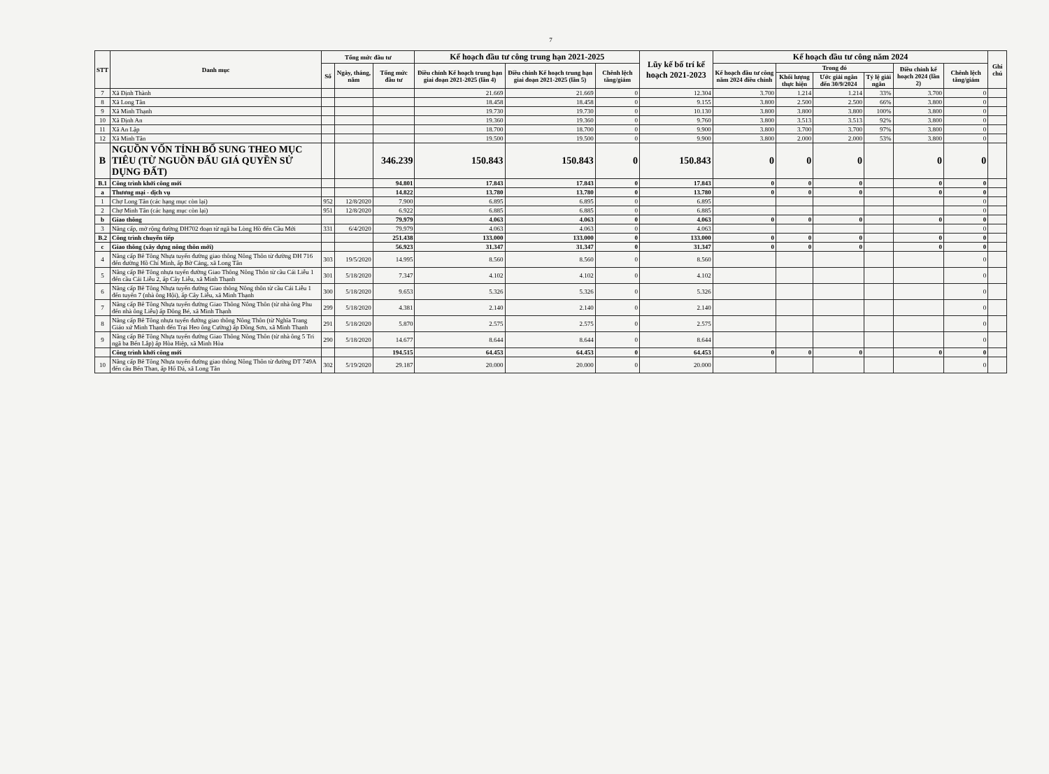7
| STT | Danh mục | Tổng mức đầu tư | | | Kế hoạch đầu tư công trung hạn 2021-2025 | | | Lũy kế bố trí kế hoạch 2021-2023 | Kế hoạch đầu tư công năm 2024 | | | | | | Ghi chú |
| --- | --- | --- | --- | --- | --- | --- | --- | --- | --- | --- | --- | --- | --- | --- | --- |
| | | Số | Ngày, tháng, năm | Tổng mức đầu tư | Điều chỉnh Kế hoạch trung hạn giai đoạn 2021-2025 (lần 4) | Điều chỉnh Kế hoạch trung hạn giai đoạn 2021-2025 (lần 5) | Chênh lệch tăng/giảm | | Kế hoạch đầu tư công năm 2024 điều chỉnh | Trong đó | | | Điều chỉnh kế hoạch 2024 (lần 2) | Chênh lệch tăng/giảm | |
| | | | | | | | | | | Khối lượng thực hiện | Ước giải ngân đến 30/9/2024 | Tỷ lệ giải ngân | | | |
| 7 | Xã Định Thành | | | | 21.669 | 21.669 | 0 | 12.304 | 3.700 | 1.214 | 1.214 | 33% | 3.700 | 0 | |
| 8 | Xã Long Tân | | | | 18.458 | 18.458 | 0 | 9.155 | 3.800 | 2.500 | 2.500 | 66% | 3.800 | 0 | |
| 9 | Xã Minh Thạnh | | | | 19.730 | 19.730 | 0 | 10.130 | 3.800 | 3.800 | 3.800 | 100% | 3.800 | 0 | |
| 10 | Xã Định An | | | | 19.360 | 19.360 | 0 | 9.760 | 3.800 | 3.513 | 3.513 | 92% | 3.800 | 0 | |
| 11 | Xã An Lập | | | | 18.700 | 18.700 | 0 | 9.900 | 3.800 | 3.700 | 3.700 | 97% | 3.800 | 0 | |
| 12 | Xã Minh Tân | | | | 19.500 | 19.500 | 0 | 9.900 | 3.800 | 2.000 | 2.000 | 53% | 3.800 | 0 | |
| B | NGUỒN VỐN TỈNH BỔ SUNG THEO MỤC TIÊU (TỪ NGUỒN ĐẤU GIÁ QUYỀN SỬ DỤNG ĐẤT) | | | 346.239 | 150.843 | 150.843 | 0 | 150.843 | 0 | 0 | 0 | | 0 | 0 | |
| B.1 | Công trình khởi công mới | | | 94.801 | 17.843 | 17.843 | 0 | 17.843 | 0 | 0 | 0 | | 0 | 0 | |
| a | Thương mại - dịch vụ | | | 14.822 | 13.780 | 13.780 | 0 | 13.780 | 0 | 0 | 0 | | 0 | 0 | |
| 1 | Chợ Long Tân (các hạng mục còn lại) | 952 | 12/8/2020 | 7.900 | 6.895 | 6.895 | 0 | 6.895 | | | | | | 0 | |
| 2 | Chợ Minh Tân (các hạng mục còn lại) | 951 | 12/8/2020 | 6.922 | 6.885 | 6.885 | 0 | 6.885 | | | | | | 0 | |
| b | Giao thông | | | 79.979 | 4.063 | 4.063 | 0 | 4.063 | 0 | 0 | 0 | | 0 | 0 | |
| 3 | Nâng cấp, mở rộng đường ĐH702 đoạn từ ngã ba Lòng Hồ đến Cầu Mới | 331 | 6/4/2020 | 79.979 | 4.063 | 4.063 | 0 | 4.063 | | | | | | 0 | |
| B.2 | Công trình chuyển tiếp | | | 251.438 | 133.000 | 133.000 | 0 | 133.000 | 0 | 0 | 0 | | 0 | 0 | |
| c | Giao thông (xây dựng nông thôn mới) | | | 56.923 | 31.347 | 31.347 | 0 | 31.347 | 0 | 0 | 0 | | 0 | 0 | |
| 4 | Nâng cấp Bê Tông Nhựa tuyến đường giao thông Nông Thôn từ đường ĐH 716 đến đường Hồ Chí Minh, ấp Bờ Cảng, xã Long Tân | 303 | 19/5/2020 | 14.995 | 8.560 | 8.560 | 0 | 8.560 | | | | | | 0 | |
| 5 | Nâng cấp Bê Tông nhựa tuyến đường Giao Thông Nông Thôn từ cầu Cái Liễu 1 đến cầu Cái Liễu 2, ấp Cây Liễu, xã Minh Thạnh | 301 | 5/18/2020 | 7.347 | 4.102 | 4.102 | 0 | 4.102 | | | | | | 0 | |
| 6 | Nâng cấp Bê Tông Nhựa tuyến đường Giao thông Nông thôn từ cầu Cái Liễu 1 đến tuyến 7 (nhà ông Hội), ấp Cây Liễu, xã Minh Thạnh | 300 | 5/18/2020 | 9.653 | 5.326 | 5.326 | 0 | 5.326 | | | | | | 0 | |
| 7 | Nâng cấp Bê Tông Nhựa tuyến đường Giao Thông Nông Thôn (từ nhà ông Phu đến nhà ông Liễu) ấp Đông Bé, xã Minh Thạnh | 299 | 5/18/2020 | 4.381 | 2.140 | 2.140 | 0 | 2.140 | | | | | | 0 | |
| 8 | Nâng cấp Bê Tông nhựa tuyến đường giao thông Nông Thôn (từ Nghĩa Trang Giáo xứ Minh Thạnh đến Trại Heo ông Cường) ấp Đồng Sơn, xã Minh Thạnh | 291 | 5/18/2020 | 5.870 | 2.575 | 2.575 | 0 | 2.575 | | | | | | 0 | |
| 9 | Nâng cấp Bê Tông Nhựa tuyến đường Giao Thông Nông Thôn (từ nhà ông 5 Tri ngã ba Bến Lắp) ấp Hòa Hiệp, xã Minh Hòa | 290 | 5/18/2020 | 14.677 | 8.644 | 8.644 | 0 | 8.644 | | | | | | 0 | |
| | Công trình khởi công mới | | | 194.515 | 64.453 | 64.453 | 0 | 64.453 | 0 | 0 | 0 | | 0 | 0 | |
| 10 | Nâng cấp Bê Tông Nhựa tuyến đường giao thông Nông Thôn từ đường ĐT 749A đến cầu Bến Than, ấp Hố Đá, xã Long Tân | 302 | 5/19/2020 | 29.187 | 20.000 | 20.000 | 0 | 20.000 | | | | | | 0 | |